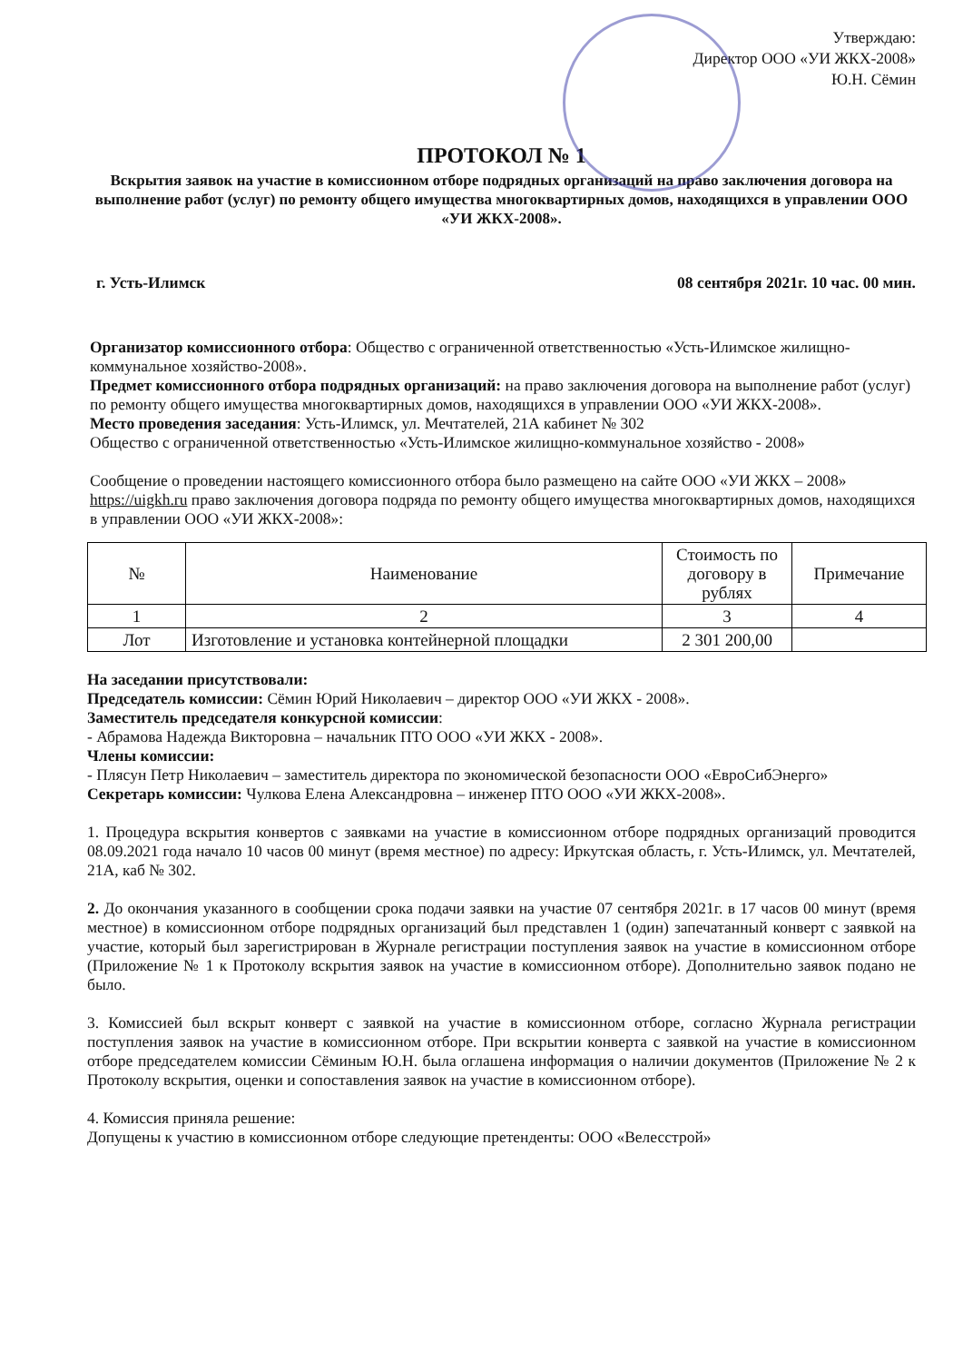Утверждаю:
Директор ООО «УИ ЖКХ-2008»
Ю.Н. Сёмин
ПРОТОКОЛ № 1
Вскрытия заявок на участие в комиссионном отборе подрядных организаций на право заключения договора на выполнение работ (услуг) по ремонту общего имущества многоквартирных домов, находящихся в управлении ООО «УИ ЖКХ-2008».
г. Усть-Илимск 08 сентября 2021г. 10 час. 00 мин.
Организатор комиссионного отбора: Общество с ограниченной ответственностью «Усть-Илимское жилищно-коммунальное хозяйство-2008».
Предмет комиссионного отбора подрядных организаций: на право заключения договора на выполнение работ (услуг) по ремонту общего имущества многоквартирных домов, находящихся в управлении ООО «УИ ЖКХ-2008».
Место проведения заседания: Усть-Илимск, ул. Мечтателей, 21А кабинет № 302
Общество с ограниченной ответственностью «Усть-Илимское жилищно-коммунальное хозяйство - 2008»
Сообщение о проведении настоящего комиссионного отбора было размещено на сайте ООО «УИ ЖКХ – 2008» https://uigkh.ru право заключения договора подряда по ремонту общего имущества многоквартирных домов, находящихся в управлении ООО «УИ ЖКХ-2008»:
| № | Наименование | Стоимость по договору в рублях | Примечание |
| --- | --- | --- | --- |
| 1 | 2 | 3 | 4 |
| Лот | Изготовление и установка контейнерной площадки | 2 301 200,00 | |
На заседании присутствовали:
Председатель комиссии: Сёмин Юрий Николаевич – директор ООО «УИ ЖКХ - 2008».
Заместитель председателя конкурсной комиссии:
- Абрамова Надежда Викторовна – начальник ПТО ООО «УИ ЖКХ - 2008».
Члены комиссии:
- Плясун Петр Николаевич – заместитель директора по экономической безопасности ООО «ЕвроСибЭнерго»
Секретарь комиссии: Чулкова Елена Александровна – инженер ПТО ООО «УИ ЖКХ-2008».
1. Процедура вскрытия конвертов с заявками на участие в комиссионном отборе подрядных организаций проводится 08.09.2021 года начало 10 часов 00 минут (время местное) по адресу: Иркутская область, г. Усть-Илимск, ул. Мечтателей, 21А, каб № 302.
2. До окончания указанного в сообщении срока подачи заявки на участие 07 сентября 2021г. в 17 часов 00 минут (время местное) в комиссионном отборе подрядных организаций был представлен 1 (один) запечатанный конверт с заявкой на участие, который был зарегистрирован в Журнале регистрации поступления заявок на участие в комиссионном отборе (Приложение № 1 к Протоколу вскрытия заявок на участие в комиссионном отборе). Дополнительно заявок подано не было.
3. Комиссией был вскрыт конверт с заявкой на участие в комиссионном отборе, согласно Журнала регистрации поступления заявок на участие в комиссионном отборе. При вскрытии конверта с заявкой на участие в комиссионном отборе председателем комиссии Сёминым Ю.Н. была оглашена информация о наличии документов (Приложение № 2 к Протоколу вскрытия, оценки и сопоставления заявок на участие в комиссионном отборе).
4. Комиссия приняла решение:
Допущены к участию в комиссионном отборе следующие претенденты: ООО «Велесстрой»